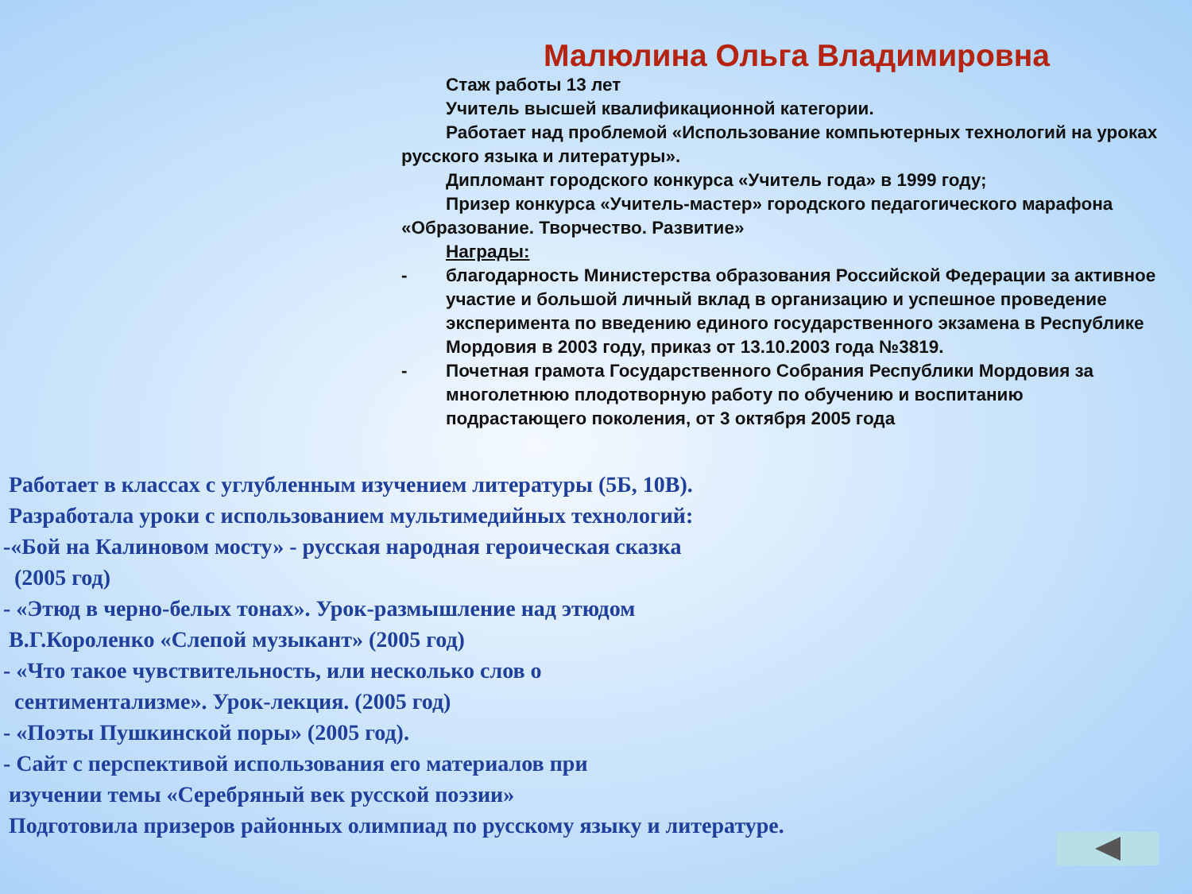Малюлина Ольга Владимировна
Стаж работы 13 лет
Учитель высшей квалификационной категории.
Работает над проблемой «Использование компьютерных технологий на уроках русского языка и литературы».
Дипломант городского конкурса «Учитель года» в 1999 году;
Призер конкурса «Учитель-мастер» городского педагогического марафона «Образование. Творчество. Развитие»
Награды:
- благодарность Министерства образования Российской Федерации за активное участие и большой личный вклад в организацию и успешное проведение эксперимента по введению единого государственного экзамена в Республике Мордовия в 2003 году, приказ от 13.10.2003 года №3819.
- Почетная грамота Государственного Собрания Республики Мордовия за многолетнюю плодотворную работу по обучению и воспитанию подрастающего поколения, от 3 октября 2005 года
Работает в классах с углубленным изучением литературы (5Б, 10В).
Разработала уроки с использованием мультимедийных технологий:
-«Бой на Калиновом мосту» - русская народная героическая сказка
(2005 год)
- «Этюд в черно-белых тонах». Урок-размышление над этюдом
В.Г.Короленко «Слепой музыкант» (2005 год)
- «Что такое чувствительность, или несколько слов о
сентиментализме». Урок-лекция. (2005 год)
- «Поэты Пушкинской поры» (2005 год).
- Сайт с перспективой использования его материалов при
изучении темы «Серебряный век русской поэзии»
Подготовила призеров районных олимпиад по русскому языку и литературе.